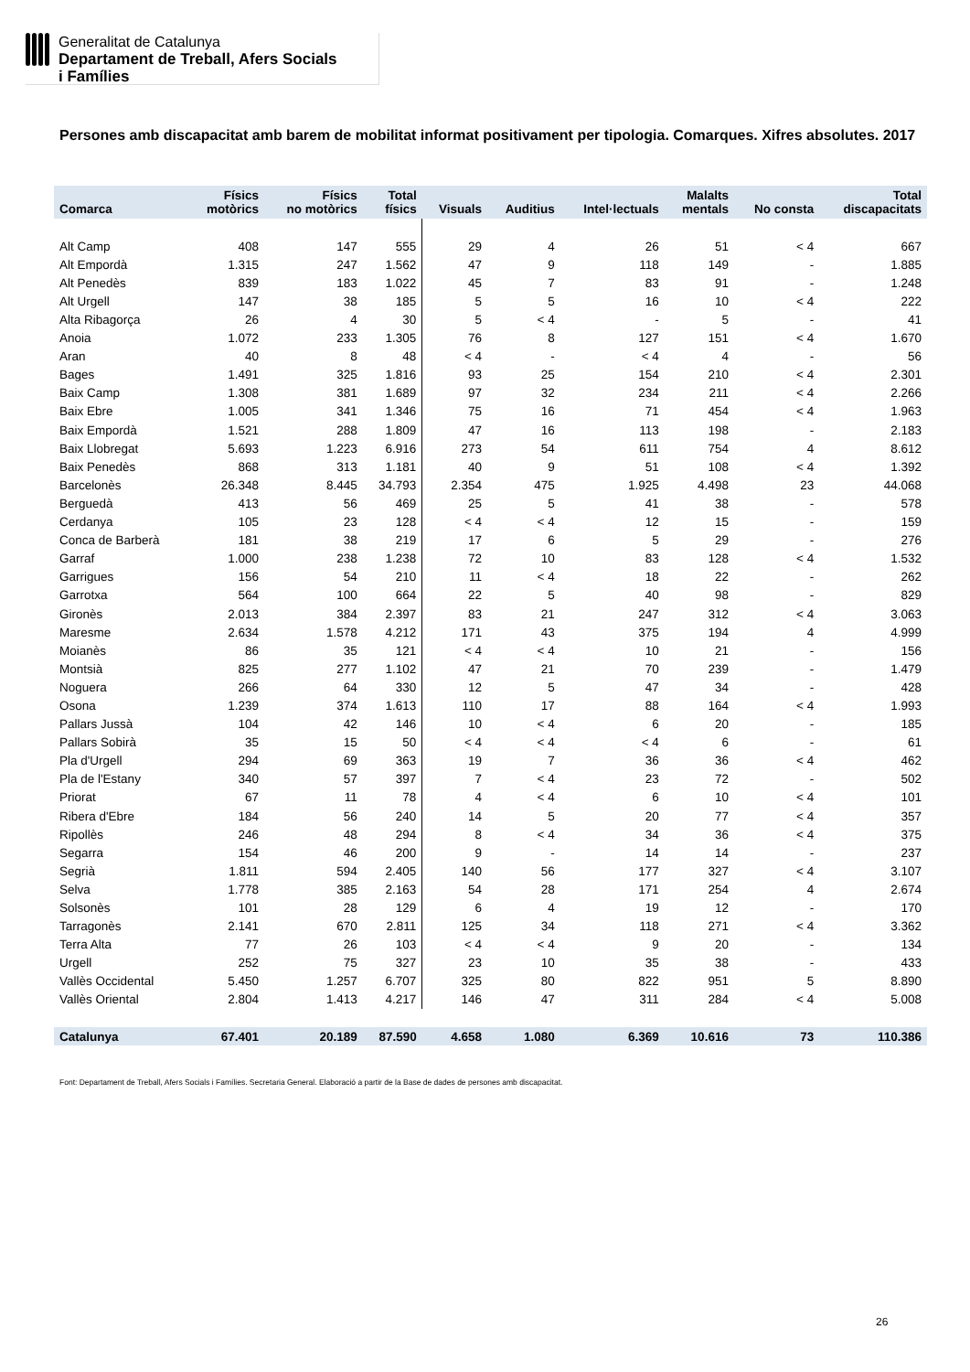Generalitat de Catalunya
Departament de Treball, Afers Socials
i Famílies
Persones amb discapacitat amb barem de mobilitat informat positivament per tipologia. Comarques. Xifres absolutes. 2017
| Comarca | Físics motòrics | Físics no motòrics | Total físics | Visuals | Auditius | Intel·lectuals | Malalts mentals | No consta | Total discapacitats |
| --- | --- | --- | --- | --- | --- | --- | --- | --- | --- |
| Alt Camp | 408 | 147 | 555 | 29 | 4 | 26 | 51 | < 4 | 667 |
| Alt Empordà | 1.315 | 247 | 1.562 | 47 | 9 | 118 | 149 | - | 1.885 |
| Alt Penedès | 839 | 183 | 1.022 | 45 | 7 | 83 | 91 | - | 1.248 |
| Alt Urgell | 147 | 38 | 185 | 5 | 5 | 16 | 10 | < 4 | 222 |
| Alta Ribagorça | 26 | 4 | 30 | 5 | < 4 | - | 5 | - | 41 |
| Anoia | 1.072 | 233 | 1.305 | 76 | 8 | 127 | 151 | < 4 | 1.670 |
| Aran | 40 | 8 | 48 | < 4 | - | < 4 | 4 | - | 56 |
| Bages | 1.491 | 325 | 1.816 | 93 | 25 | 154 | 210 | < 4 | 2.301 |
| Baix Camp | 1.308 | 381 | 1.689 | 97 | 32 | 234 | 211 | < 4 | 2.266 |
| Baix Ebre | 1.005 | 341 | 1.346 | 75 | 16 | 71 | 454 | < 4 | 1.963 |
| Baix Empordà | 1.521 | 288 | 1.809 | 47 | 16 | 113 | 198 | - | 2.183 |
| Baix Llobregat | 5.693 | 1.223 | 6.916 | 273 | 54 | 611 | 754 | 4 | 8.612 |
| Baix Penedès | 868 | 313 | 1.181 | 40 | 9 | 51 | 108 | < 4 | 1.392 |
| Barcelonès | 26.348 | 8.445 | 34.793 | 2.354 | 475 | 1.925 | 4.498 | 23 | 44.068 |
| Berguedà | 413 | 56 | 469 | 25 | 5 | 41 | 38 | - | 578 |
| Cerdanya | 105 | 23 | 128 | < 4 | < 4 | 12 | 15 | - | 159 |
| Conca de Barberà | 181 | 38 | 219 | 17 | 6 | 5 | 29 | - | 276 |
| Garraf | 1.000 | 238 | 1.238 | 72 | 10 | 83 | 128 | < 4 | 1.532 |
| Garrigues | 156 | 54 | 210 | 11 | < 4 | 18 | 22 | - | 262 |
| Garrotxa | 564 | 100 | 664 | 22 | 5 | 40 | 98 | - | 829 |
| Gironès | 2.013 | 384 | 2.397 | 83 | 21 | 247 | 312 | < 4 | 3.063 |
| Maresme | 2.634 | 1.578 | 4.212 | 171 | 43 | 375 | 194 | 4 | 4.999 |
| Moianès | 86 | 35 | 121 | < 4 | < 4 | 10 | 21 | - | 156 |
| Montsià | 825 | 277 | 1.102 | 47 | 21 | 70 | 239 | - | 1.479 |
| Noguera | 266 | 64 | 330 | 12 | 5 | 47 | 34 | - | 428 |
| Osona | 1.239 | 374 | 1.613 | 110 | 17 | 88 | 164 | < 4 | 1.993 |
| Pallars Jussà | 104 | 42 | 146 | 10 | < 4 | 6 | 20 | - | 185 |
| Pallars Sobirà | 35 | 15 | 50 | < 4 | < 4 | < 4 | 6 | - | 61 |
| Pla d'Urgell | 294 | 69 | 363 | 19 | 7 | 36 | 36 | < 4 | 462 |
| Pla de l'Estany | 340 | 57 | 397 | 7 | < 4 | 23 | 72 | - | 502 |
| Priorat | 67 | 11 | 78 | 4 | < 4 | 6 | 10 | < 4 | 101 |
| Ribera d'Ebre | 184 | 56 | 240 | 14 | 5 | 20 | 77 | < 4 | 357 |
| Ripollès | 246 | 48 | 294 | 8 | < 4 | 34 | 36 | < 4 | 375 |
| Segarra | 154 | 46 | 200 | 9 | - | 14 | 14 | - | 237 |
| Segrià | 1.811 | 594 | 2.405 | 140 | 56 | 177 | 327 | < 4 | 3.107 |
| Selva | 1.778 | 385 | 2.163 | 54 | 28 | 171 | 254 | 4 | 2.674 |
| Solsonès | 101 | 28 | 129 | 6 | 4 | 19 | 12 | - | 170 |
| Tarragonès | 2.141 | 670 | 2.811 | 125 | 34 | 118 | 271 | < 4 | 3.362 |
| Terra Alta | 77 | 26 | 103 | < 4 | < 4 | 9 | 20 | - | 134 |
| Urgell | 252 | 75 | 327 | 23 | 10 | 35 | 38 | - | 433 |
| Vallès Occidental | 5.450 | 1.257 | 6.707 | 325 | 80 | 822 | 951 | 5 | 8.890 |
| Vallès Oriental | 2.804 | 1.413 | 4.217 | 146 | 47 | 311 | 284 | < 4 | 5.008 |
| Catalunya | 67.401 | 20.189 | 87.590 | 4.658 | 1.080 | 6.369 | 10.616 | 73 | 110.386 |
Font: Departament de Treball, Afers Socials i Famílies. Secretaria General. Elaboració a partir de la Base de dades de persones amb discapacitat.
26